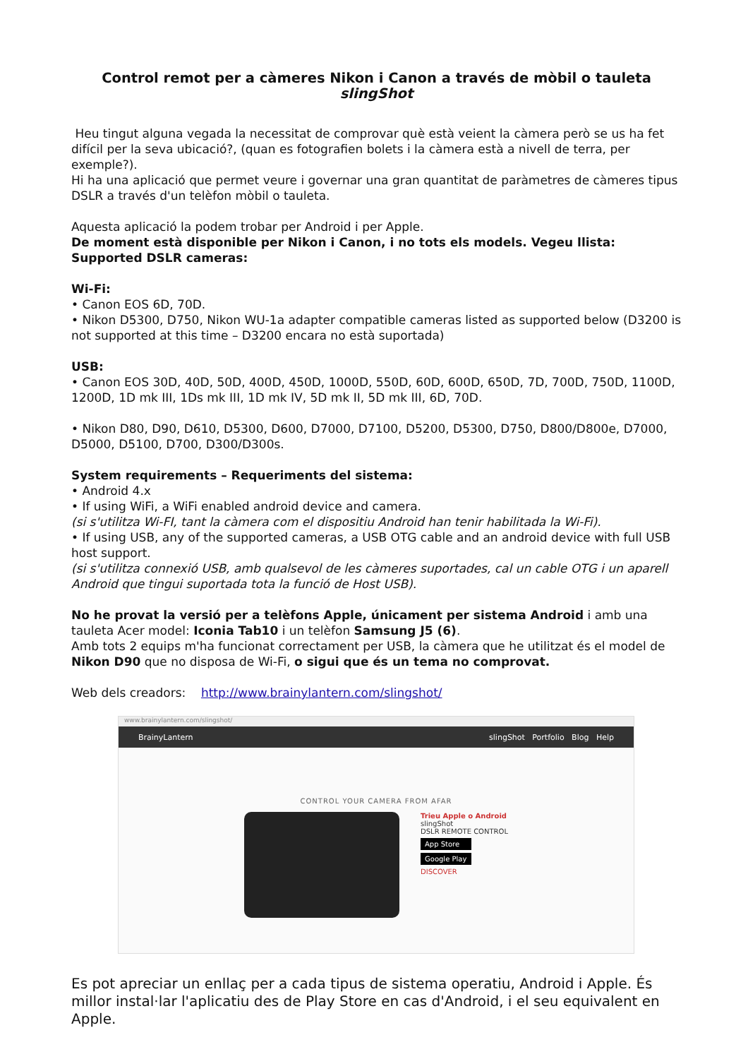Control remot per a càmeres Nikon i Canon a través de mòbil o tauleta slingShot
Heu tingut alguna vegada la necessitat de comprovar què està veient la càmera però se us ha fet difícil per la seva ubicació?, (quan es fotografien bolets i la càmera està a nivell de terra, per exemple?).
Hi ha una aplicació que permet veure i governar una gran quantitat de paràmetres de càmeres tipus DSLR a través d'un telèfon mòbil o tauleta.
Aquesta aplicació la podem trobar per Android i per Apple.
De moment està disponible per Nikon i Canon, i no tots els models. Vegeu llista:
Supported DSLR cameras:
Wi-Fi:
• Canon EOS 6D, 70D.
• Nikon D5300, D750, Nikon WU-1a adapter compatible cameras listed as supported below (D3200 is not supported at this time – D3200 encara no està suportada)
USB:
• Canon EOS 30D, 40D, 50D, 400D, 450D, 1000D, 550D, 60D, 600D, 650D, 7D, 700D, 750D, 1100D, 1200D, 1D mk III, 1Ds mk III, 1D mk IV, 5D mk II, 5D mk III, 6D, 70D.
• Nikon D80, D90, D610, D5300, D600, D7000, D7100, D5200, D5300, D750, D800/D800e, D7000, D5000, D5100, D700, D300/D300s.
System requirements – Requeriments del sistema:
• Android 4.x
• If using WiFi, a WiFi enabled android device and camera.
(si s'utilitza Wi-FI, tant la càmera com el dispositiu Android han tenir habilitada la Wi-Fi).
• If using USB, any of the supported cameras, a USB OTG cable and an android device with full USB host support.
(si s'utilitza connexió USB, amb qualsevol de les càmeres suportades, cal un cable OTG i un aparell Android que tingui suportada tota la funció de Host USB).
No he provat la versió per a telèfons Apple, únicament per sistema Android i amb una tauleta Acer model: Iconia Tab10 i un telèfon Samsung J5 (6).
Amb tots 2 equips m'ha funcionat correctament per USB, la càmera que he utilitzat és el model de Nikon D90 que no disposa de Wi-Fi, o sigui que és un tema no comprovat.
Web dels creadors: http://www.brainylantern.com/slingshot/
www.brainylantern.com/slingshot/
BrainyLantern slingShot Portfolio Blog Help
CONTROL YOUR CAMERA FROM AFAR
Trieu Apple o Android
slingShot
DSLR REMOTE CONTROL
App Store
Google Play
DISCOVER
Es pot apreciar un enllaç per a cada tipus de sistema operatiu, Android i Apple. És millor instal·lar l'aplicatiu des de Play Store en cas d'Android, i el seu equivalent en Apple.